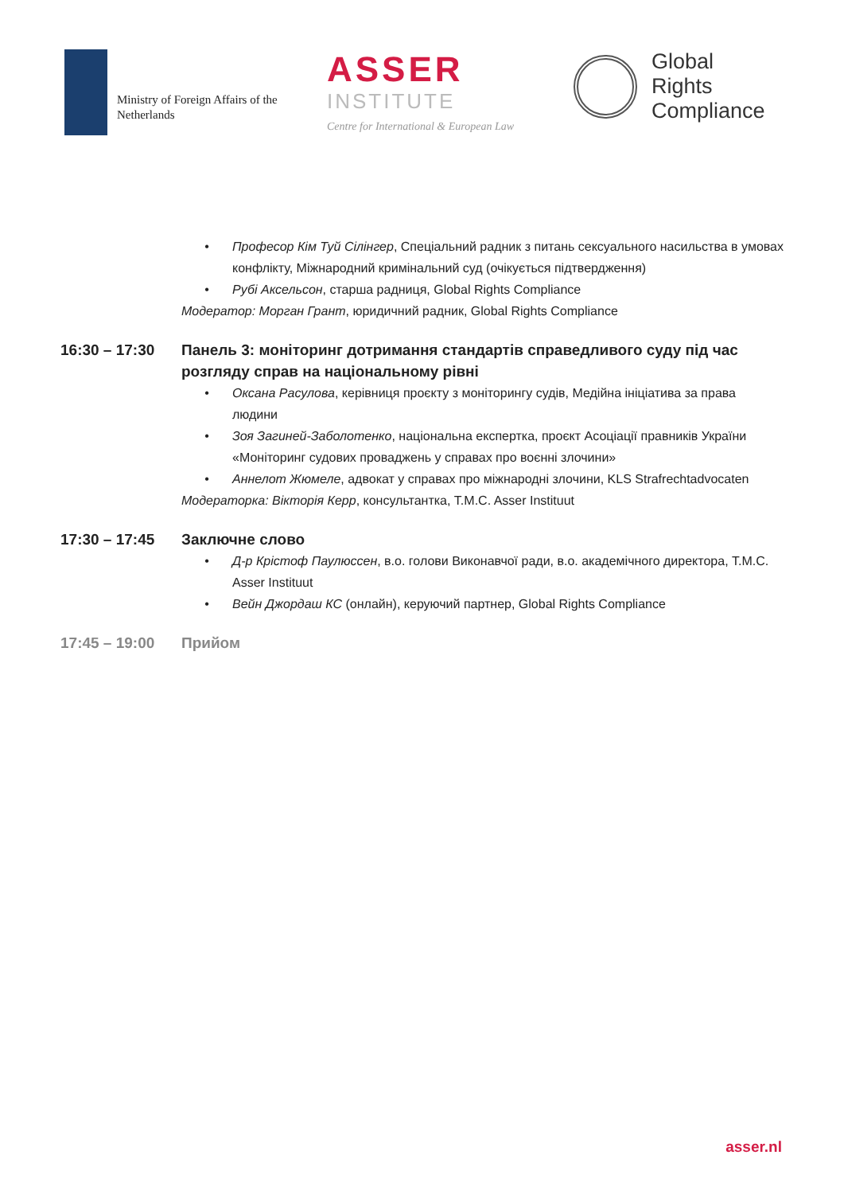Ministry of Foreign Affairs of the
Netherlands
ASSER
INSTITUTE
Centre for International & European Law
Global
Rights
Compliance
• Професор Кім Туй Сілінгер, Спеціальний радник з питань сексуального насильства в умовах конфлікту, Міжнародний кримінальний суд (очікується підтвердження)
• Рубі Аксельсон, старша радниця, Global Rights Compliance
Модератор: Морган Грант, юридичний радник, Global Rights Compliance
16:30 – 17:30 Панель 3: моніторинг дотримання стандартів справедливого суду під час розгляду справ на національному рівні
• Оксана Расулова, керівниця проєкту з моніторингу судів, Медійна ініціатива за права людини
• Зоя Загиней-Заболотенко, національна експертка, проєкт Асоціації правників України «Моніторинг судових проваджень у справах про воєнні злочини»
• Аннелот Жюмеле, адвокат у справах про міжнародні злочини, KLS Strafrechtadvocaten
Модераторка: Вікторія Керр, консультантка, T.M.C. Asser Instituut
17:30 – 17:45 Заключне слово
• Д-р Крістоф Паулюссен, в.о. голови Виконавчої ради, в.о. академічного директора, T.M.C. Asser Instituut
• Вейн Джордаш КС (онлайн), керуючий партнер, Global Rights Compliance
17:45 – 19:00 Прийом
asser.nl